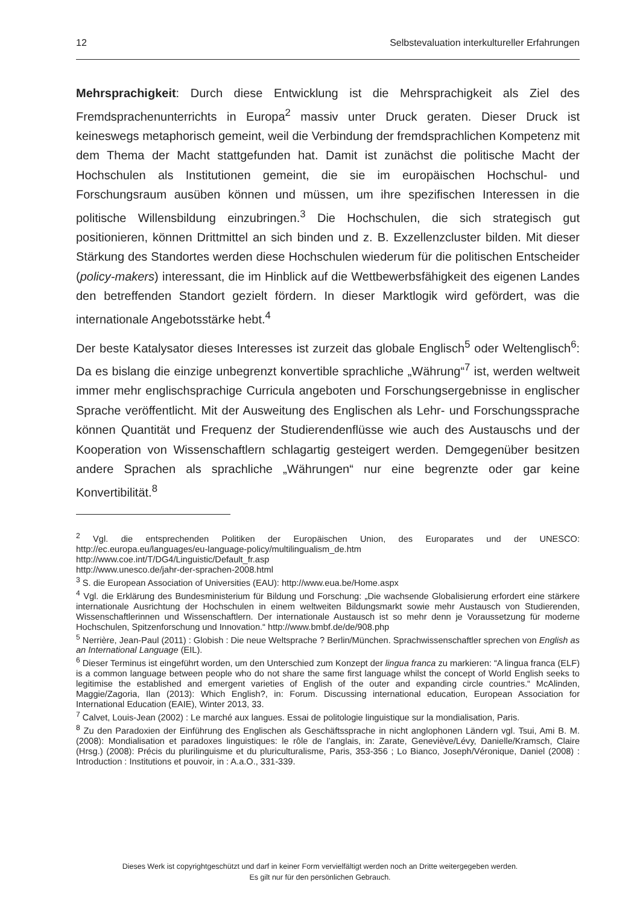12 Selbstevaluation interkultureller Erfahrungen
Mehrsprachigkeit: Durch diese Entwicklung ist die Mehrsprachigkeit als Ziel des Fremdsprachenunterrichts in Europa<sup>2</sup> massiv unter Druck geraten. Dieser Druck ist keineswegs metaphorisch gemeint, weil die Verbindung der fremdsprachlichen Kompetenz mit dem Thema der Macht stattgefunden hat. Damit ist zunächst die politische Macht der Hochschulen als Institutionen gemeint, die sie im europäischen Hochschul- und Forschungsraum ausüben können und müssen, um ihre spezifischen Interessen in die politische Willensbildung einzubringen.<sup>3</sup> Die Hochschulen, die sich strategisch gut positionieren, können Drittmittel an sich binden und z. B. Exzellenzcluster bilden. Mit dieser Stärkung des Standortes werden diese Hochschulen wiederum für die politischen Entscheider (policy-makers) interessant, die im Hinblick auf die Wettbewerbsfähigkeit des eigenen Landes den betreffenden Standort gezielt fördern. In dieser Marktlogik wird gefördert, was die internationale Angebotsstärke hebt.<sup>4</sup>
Der beste Katalysator dieses Interesses ist zurzeit das globale Englisch<sup>5</sup> oder Weltenglisch<sup>6</sup>: Da es bislang die einzige unbegrenzt konvertible sprachliche „Währung“<sup>7</sup> ist, werden weltweit immer mehr englischsprachige Curricula angeboten und Forschungsergebnisse in englischer Sprache veröffentlicht. Mit der Ausweitung des Englischen als Lehr- und Forschungssprache können Quantität und Frequenz der Studierendenflüsse wie auch des Austauschs und der Kooperation von Wissenschaftlern schlagartig gesteigert werden. Demgegenüber besitzen andere Sprachen als sprachliche „Währungen“ nur eine begrenzte oder gar keine Konvertibilität.<sup>8</sup>
<sup>2</sup> Vgl. die entsprechenden Politiken der Europäischen Union, des Europarates und der UNESCO: http://ec.europa.eu/languages/eu-language-policy/multilingualism_de.htm
http://www.coe.int/T/DG4/Linguistic/Default_fr.asp
http://www.unesco.de/jahr-der-sprachen-2008.html
<sup>3</sup> S. die European Association of Universities (EAU): http://www.eua.be/Home.aspx
<sup>4</sup> Vgl. die Erklärung des Bundesministerium für Bildung und Forschung: „Die wachsende Globalisierung erfordert eine stärkere internationale Ausrichtung der Hochschulen in einem weltweiten Bildungsmarkt sowie mehr Austausch von Studierenden, Wissenschaftlerinnen und Wissenschaftlern. Der internationale Austausch ist so mehr denn je Voraussetzung für moderne Hochschulen, Spitzenforschung und Innovation.“ http://www.bmbf.de/de/908.php
<sup>5</sup> Nerrière, Jean-Paul (2011) : Globish : Die neue Weltsprache ? Berlin/München. Sprachwissenschaftler sprechen von English as an International Language (EIL).
<sup>6</sup> Dieser Terminus ist eingeführt worden, um den Unterschied zum Konzept der lingua franca zu markieren: “A lingua franca (ELF) is a common language between people who do not share the same first language whilst the concept of World English seeks to legitimise the established and emergent varieties of English of the outer and expanding circle countries.“ McAlinden, Maggie/Zagoria, Ilan (2013): Which English?, in: Forum. Discussing international education, European Association for International Education (EAIE), Winter 2013, 33.
<sup>7</sup> Calvet, Louis-Jean (2002) : Le marché aux langues. Essai de politologie linguistique sur la mondialisation, Paris.
<sup>8</sup> Zu den Paradoxien der Einführung des Englischen als Geschäftssprache in nicht anglophonen Ländern vgl. Tsui, Ami B. M. (2008): Mondialisation et paradoxes linguistiques: le rôle de l’anglais, in: Zarate, Geneviève/Lévy, Danielle/Kramsch, Claire (Hrsg.) (2008): Précis du plurilinguisme et du pluriculturalisme, Paris, 353-356 ; Lo Bianco, Joseph/Véronique, Daniel (2008) : Introduction : Institutions et pouvoir, in : A.a.O., 331-339.
Dieses Werk ist copyrightgeschützt und darf in keiner Form vervielfältigt werden noch an Dritte weitergegeben werden.
Es gilt nur für den persönlichen Gebrauch.